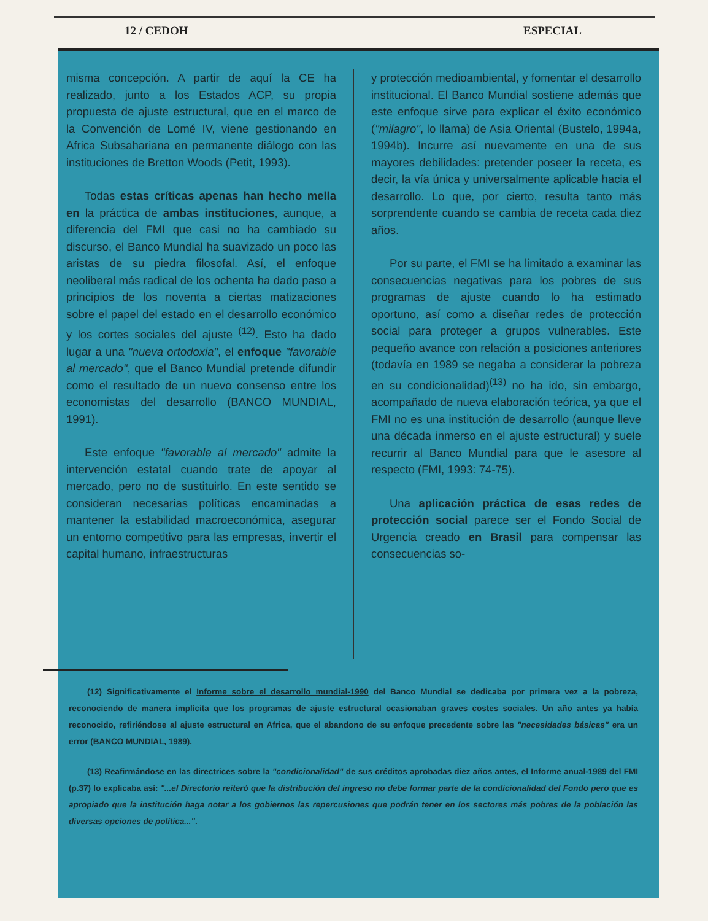12 / CEDOH ESPECIAL
misma concepción. A partir de aquí la CE ha realizado, junto a los Estados ACP, su propia propuesta de ajuste estructural, que en el marco de la Convención de Lomé IV, viene gestionando en Africa Subsahariana en permanente diálogo con las instituciones de Bretton Woods (Petit, 1993).
Todas estas críticas apenas han hecho mella en la práctica de ambas instituciones, aunque, a diferencia del FMI que casi no ha cambiado su discurso, el Banco Mundial ha suavizado un poco las aristas de su piedra filosofal. Así, el enfoque neoliberal más radical de los ochenta ha dado paso a principios de los noventa a ciertas matizaciones sobre el papel del estado en el desarrollo económico y los cortes sociales del ajuste <sup>(12)</sup>. Esto ha dado lugar a una "nueva ortodoxia", el enfoque "favorable al mercado", que el Banco Mundial pretende difundir como el resultado de un nuevo consenso entre los economistas del desarrollo (BANCO MUNDIAL, 1991).
Este enfoque "favorable al mercado" admite la intervención estatal cuando trate de apoyar al mercado, pero no de sustituirlo. En este sentido se consideran necesarias políticas encaminadas a mantener la estabilidad macroeconómica, asegurar un entorno competitivo para las empresas, invertir el capital humano, infraestructuras
y protección medioambiental, y fomentar el desarrollo institucional. El Banco Mundial sostiene además que este enfoque sirve para explicar el éxito económico ("milagro", lo llama) de Asia Oriental (Bustelo, 1994a, 1994b). Incurre así nuevamente en una de sus mayores debilidades: pretender poseer la receta, es decir, la vía única y universalmente aplicable hacia el desarrollo. Lo que, por cierto, resulta tanto más sorprendente cuando se cambia de receta cada diez años.
Por su parte, el FMI se ha limitado a examinar las consecuencias negativas para los pobres de sus programas de ajuste cuando lo ha estimado oportuno, así como a diseñar redes de protección social para proteger a grupos vulnerables. Este pequeño avance con relación a posiciones anteriores (todavía en 1989 se negaba a considerar la pobreza en su condicionalidad)<sup>(13)</sup> no ha ido, sin embargo, acompañado de nueva elaboración teórica, ya que el FMI no es una institución de desarrollo (aunque lleve una década inmerso en el ajuste estructural) y suele recurrir al Banco Mundial para que le asesore al respecto (FMI, 1993: 74-75).
Una aplicación práctica de esas redes de protección social parece ser el Fondo Social de Urgencia creado en Brasil para compensar las consecuencias so-
(12) Significativamente el Informe sobre el desarrollo mundial-1990 del Banco Mundial se dedicaba por primera vez a la pobreza, reconociendo de manera implícita que los programas de ajuste estructural ocasionaban graves costes sociales. Un año antes ya había reconocido, refiriéndose al ajuste estructural en Africa, que el abandono de su enfoque precedente sobre las "necesidades básicas" era un error (BANCO MUNDIAL, 1989).
(13) Reafirmándose en las directrices sobre la "condicionalidad" de sus créditos aprobadas diez años antes, el Informe anual-1989 del FMI (p.37) lo explicaba así: "...el Directorio reiteró que la distribución del ingreso no debe formar parte de la condicionalidad del Fondo pero que es apropiado que la institución haga notar a los gobiernos las repercusiones que podrán tener en los sectores más pobres de la población las diversas opciones de política...".